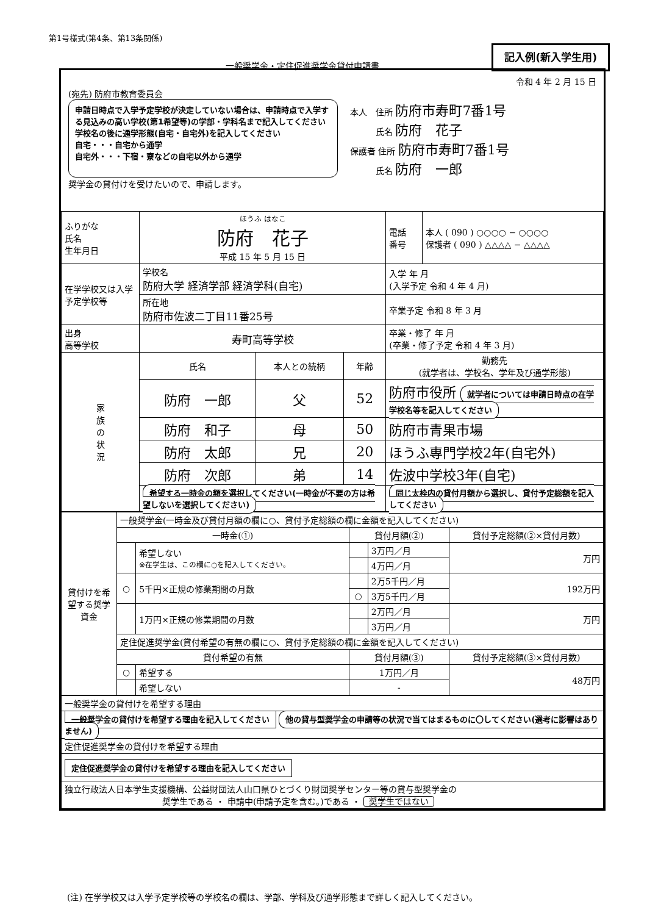第1号様式(第4条、第13条関係)
一般奨学金・定住促進奨学金貸付申請書
記入例(新入学生用)
令和 4 年 2 月 15 日
(宛先) 防府市教育委員会
申請日時点で入学予定学校が決定していない場合は、申請時点で入学する見込みの高い学校(第1希望等)の学部・学科名まで記入してください
学校名の後に通学形態(自宅・自宅外)を記入してください
自宅・・・自宅から通学
自宅外・・・下宿・寮などの自宅以外から通学
本人　住所 防府市寿町7番1号
　　　氏名 防府　花子
保護者 住所 防府市寿町7番1号
　　　氏名 防府　一郎
奨学金の貸付けを受けたいので、申請します。
| ふりがな 氏名 生年月日 | ほうふ はなこ 防府 花子 平成 15 年 5 月 15 日 | | | 電話 番号 | 本人 ( 090 ) ○○○○ − ○○○○ 保護者 ( 090 ) △△△△ − △△△△ |
| 在学学校又は入学予定学校等 | 学校名 防府大学 経済学部 経済学科(自宅) | | | 入学 年 月 (入学予定 令和 4 年 4 月) | |
| | 所在地 防府市佐波二丁目11番25号 | | | 卒業予定 令和 8 年 3 月 | |
| 出身 高等学校 | 寿町高等学校 | | | 卒業・修了 年 月 (卒業・修了予定 令和 4 年 3 月) | |
| 家 族 の 状 況 | 氏名 | 本人との続柄 | 年齢 | 勤務先 (就学者は、学校名、学年及び通学形態) | |
| | 防府 一郎 | 父 | 52 | 防府市役所 就学者については申請日時点の在学学校名等を記入してください | |
| | 防府 和子 | 母 | 50 | 防府市青果市場 | |
| | 防府 太郎 | 兄 | 20 | ほうふ専門学校2年(自宅外) | |
| | 防府 次郎 | 弟 | 14 | 佐波中学校3年(自宅) | |
| | 希望する一時金の額を選択してください(一時金が不要の方は希望しないを選択してください) | | | 同じ太枠内の貸付月額から選択し、貸付予定総額を記入してください | |
| 貸付けを希望する奨学資金 | 一般奨学金(一時金及び貸付月額の欄に○、貸付予定総額の欄に金額を記入してください) | | | | |
| | 一時金(①) | | 貸付月額(②) | | 貸付予定総額(②×貸付月数) |
| | | 希望しない ※在学生は、この欄に○を記入してください。 | | 3万円／月 | 万円 |
| | | | | 4万円／月 | |
| | ○ | 5千円×正規の修業期間の月数 | | 2万5千円／月 | 192万円 |
| | | | ○ | 3万5千円／月 | |
| | | 1万円×正規の修業期間の月数 | | 2万円／月 | 万円 |
| | | | | 3万円／月 | |
| | 定住促進奨学金(貸付希望の有無の欄に○、貸付予定総額の欄に金額を記入してください) | | | | |
| | 貸付希望の有無 | | 貸付月額(③) | | 貸付予定総額(③×貸付月数) |
| | ○ | 希望する | 1万円／月 | | 48万円 |
| | | 希望しない | - | | |
| 一般奨学金の貸付けを希望する理由 |
| 一般奨学金の貸付けを希望する理由を記入してください 他の貸与型奨学金の申請等の状況で当てはまるものに〇してください(選考に影響はありません) |
| 定住促進奨学金の貸付けを希望する理由 |
| 定住促進奨学金の貸付けを希望する理由を記入してください |
| 独立行政法人日本学生支援機構、公益財団法人山口県ひとづくり財団奨学センター等の貸与型奨学金の 奨学生である ・ 申請中(申請予定を含む。)である ・ 奨学生ではない |
(注) 在学学校又は入学予定学校等の学校名の欄は、学部、学科及び通学形態まで詳しく記入してください。